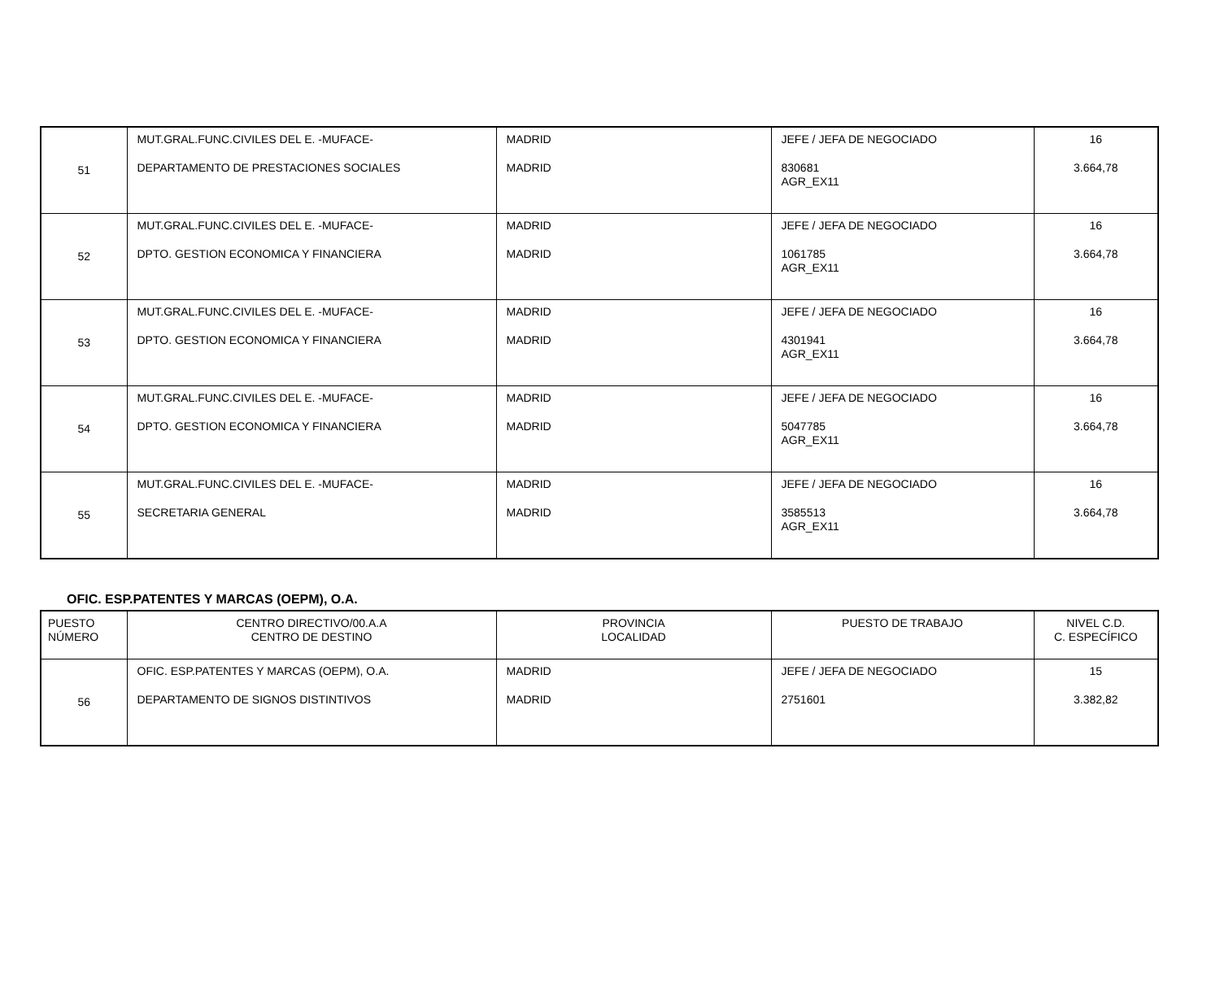| 51 | MUT.GRAL.FUNC.CIVILES DEL E. -MUFACE- DEPARTAMENTO DE PRESTACIONES SOCIALES | MADRID MADRID | JEFE / JEFA DE NEGOCIADO 830681 AGR_EX11 | 16 3.664,78 |
| 52 | MUT.GRAL.FUNC.CIVILES DEL E. -MUFACE- DPTO. GESTION ECONOMICA Y FINANCIERA | MADRID MADRID | JEFE / JEFA DE NEGOCIADO 1061785 AGR_EX11 | 16 3.664,78 |
| 53 | MUT.GRAL.FUNC.CIVILES DEL E. -MUFACE- DPTO. GESTION ECONOMICA Y FINANCIERA | MADRID MADRID | JEFE / JEFA DE NEGOCIADO 4301941 AGR_EX11 | 16 3.664,78 |
| 54 | MUT.GRAL.FUNC.CIVILES DEL E. -MUFACE- DPTO. GESTION ECONOMICA Y FINANCIERA | MADRID MADRID | JEFE / JEFA DE NEGOCIADO 5047785 AGR_EX11 | 16 3.664,78 |
| 55 | MUT.GRAL.FUNC.CIVILES DEL E. -MUFACE- SECRETARIA GENERAL | MADRID MADRID | JEFE / JEFA DE NEGOCIADO 3585513 AGR_EX11 | 16 3.664,78 |
OFIC. ESP.PATENTES Y MARCAS (OEPM), O.A.
| PUESTO NÚMERO | CENTRO DIRECTIVO/00.A.A CENTRO DE DESTINO | PROVINCIA LOCALIDAD | PUESTO DE TRABAJO | NIVEL C.D. C. ESPECÍFICO |
| --- | --- | --- | --- | --- |
| 56 | OFIC. ESP.PATENTES Y MARCAS (OEPM), O.A. DEPARTAMENTO DE SIGNOS DISTINTIVOS | MADRID MADRID | JEFE / JEFA DE NEGOCIADO 2751601 | 15 3.382,82 |